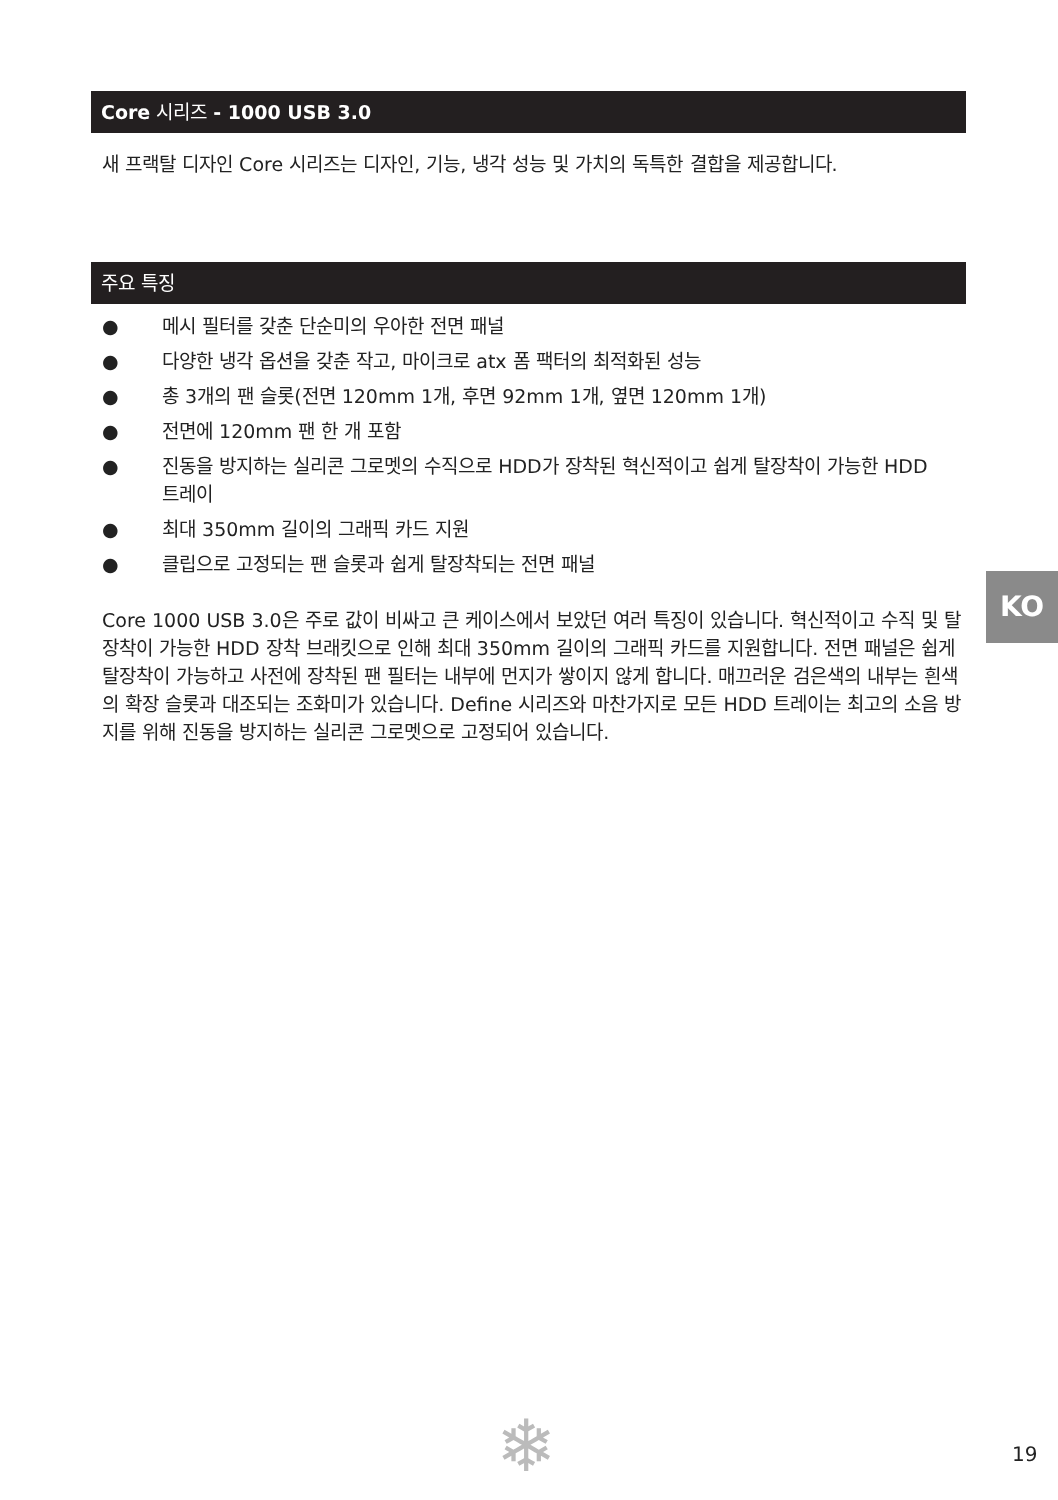Core 시리즈 - 1000 USB 3.0
새 프랙탈 디자인 Core 시리즈는 디자인, 기능, 냉각 성능 및 가치의 독특한 결합을 제공합니다.
주요 특징
● 메시 필터를 갖춘 단순미의 우아한 전면 패널
● 다양한 냉각 옵션을 갖춘 작고, 마이크로 atx 폼 팩터의 최적화된 성능
● 총 3개의 팬 슬롯(전면 120mm 1개, 후면 92mm 1개, 옆면 120mm 1개)
● 전면에 120mm 팬 한 개 포함
● 진동을 방지하는 실리콘 그로멧의 수직으로 HDD가 장착된 혁신적이고 쉽게 탈장착이 가능한 HDD 트레이
● 최대 350mm 길이의 그래픽 카드 지원
● 클립으로 고정되는 팬 슬롯과 쉽게 탈장착되는 전면 패널
Core 1000 USB 3.0은 주로 값이 비싸고 큰 케이스에서 보았던 여러 특징이 있습니다. 혁신적이고 수직 및 탈장착이 가능한 HDD 장착 브래킷으로 인해 최대 350mm 길이의 그래픽 카드를 지원합니다. 전면 패널은 쉽게 탈장착이 가능하고 사전에 장착된 팬 필터는 내부에 먼지가 쌓이지 않게 합니다. 매끄러운 검은색의 내부는 흰색의 확장 슬롯과 대조되는 조화미가 있습니다. Define 시리즈와 마찬가지로 모든 HDD 트레이는 최고의 소음 방지를 위해 진동을 방지하는 실리콘 그로멧으로 고정되어 있습니다.
KO
❄ 19